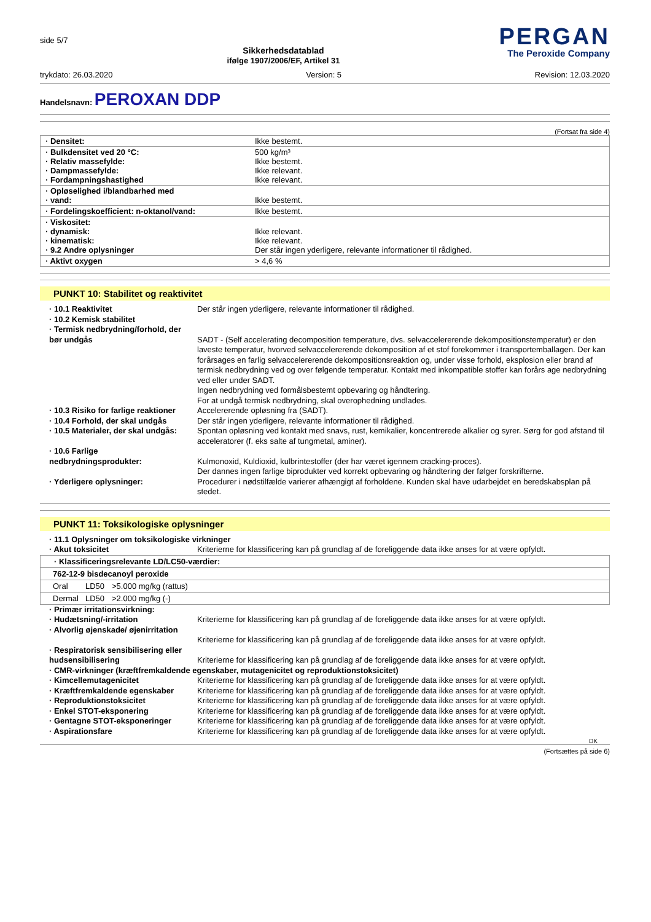side 5/7
Sikkerhedsdatablad
ifølge 1907/2006/EF, Artikel 31
PERGAN
The Peroxide Company
trykdato: 26.03.2020 Version: 5 Revision: 12.03.2020
Handelsnavn: PEROXAN DDP
(Fortsat fra side 4)
| · Densitet: | Ikke bestemt. |
| · Bulkdensitet ved 20 °C: · Relativ massefylde: · Dampmassefylde: · Fordampningshastighed | 500 kg/m³ Ikke bestemt. Ikke relevant. Ikke relevant. |
| · Opløselighed i/blandbarhed med · vand: | Ikke bestemt. |
| · Fordelingskoefficient: n-oktanol/vand: | Ikke bestemt. |
| · Viskositet: · dynamisk: · kinematisk: · 9.2 Andre oplysninger | Ikke relevant. Ikke relevant. Der står ingen yderligere, relevante informationer til rådighed. |
| · Aktivt oxygen | > 4,6 % |
PUNKT 10: Stabilitet og reaktivitet
| · 10.1 Reaktivitet | Der står ingen yderligere, relevante informationer til rådighed. |
| · 10.2 Kemisk stabilitet | |
| · Termisk nedbrydning/forhold, der bør undgås | SADT - (Self accelerating decomposition temperature, dvs. selvaccelererende dekompositionstemperatur) er den laveste temperatur, hvorved selvaccelererende dekomposition af et stof forekommer i transportemballagen. Der kan forårsages en farlig selvaccelererende dekompositionsreaktion og, under visse forhold, eksplosion eller brand af termisk nedbrydning ved og over følgende temperatur. Kontakt med inkompatible stoffer kan forårs age nedbrydning ved eller under SADT. Ingen nedbrydning ved formålsbestemt opbevaring og håndtering. For at undgå termisk nedbrydning, skal overophedning undlades. |
| · 10.3 Risiko for farlige reaktioner | Accelererende opløsning fra (SADT). |
| · 10.4 Forhold, der skal undgås | Der står ingen yderligere, relevante informationer til rådighed. |
| · 10.5 Materialer, der skal undgås: | Spontan opløsning ved kontakt med snavs, rust, kemikalier, koncentrerede alkalier og syrer. Sørg for god afstand til acceleratorer (f. eks salte af tungmetal, aminer). |
| · 10.6 Farlige nedbrydningsprodukter: | Kulmonoxid, Kuldioxid, kulbrintestoffer (der har været igennem cracking-proces). Der dannes ingen farlige biprodukter ved korrekt opbevaring og håndtering der følger forskrifterne. |
| · Yderligere oplysninger: | Procedurer i nødstilfælde varierer afhængigt af forholdene. Kunden skal have udarbejdet en beredskabsplan på stedet. |
PUNKT 11: Toksikologiske oplysninger
| · 11.1 Oplysninger om toksikologiske virkninger | |
| · Akut toksicitet | Kriterierne for klassificering kan på grundlag af de foreliggende data ikke anses for at være opfyldt. |
| · Klassificeringsrelevante LD/LC50-værdier: | | |
| 762-12-9 bisdecanoyl peroxide | | |
| Oral | LD50 | >5.000 mg/kg (rattus) |
| Dermal | LD50 | >2.000 mg/kg (-) |
| · Primær irritationsvirkning: | |
| · Hudætsning/-irritation | Kriterierne for klassificering kan på grundlag af de foreliggende data ikke anses for at være opfyldt. |
| · Alvorlig øjenskade/ øjenirritation | Kriterierne for klassificering kan på grundlag af de foreliggende data ikke anses for at være opfyldt. |
| · Respiratorisk sensibilisering eller hudsensibilisering | Kriterierne for klassificering kan på grundlag af de foreliggende data ikke anses for at være opfyldt. |
| · CMR-virkninger (kræftfremkaldende egenskaber, mutagenicitet og reproduktionstoksicitet) | |
| · Kimcellemutagenicitet | Kriterierne for klassificering kan på grundlag af de foreliggende data ikke anses for at være opfyldt. |
| · Kræftfremkaldende egenskaber | Kriterierne for klassificering kan på grundlag af de foreliggende data ikke anses for at være opfyldt. |
| · Reproduktionstoksicitet | Kriterierne for klassificering kan på grundlag af de foreliggende data ikke anses for at være opfyldt. |
| · Enkel STOT-eksponering | Kriterierne for klassificering kan på grundlag af de foreliggende data ikke anses for at være opfyldt. |
| · Gentagne STOT-eksponeringer | Kriterierne for klassificering kan på grundlag af de foreliggende data ikke anses for at være opfyldt. |
| · Aspirationsfare | Kriterierne for klassificering kan på grundlag af de foreliggende data ikke anses for at være opfyldt. |
DK
(Fortsættes på side 6)